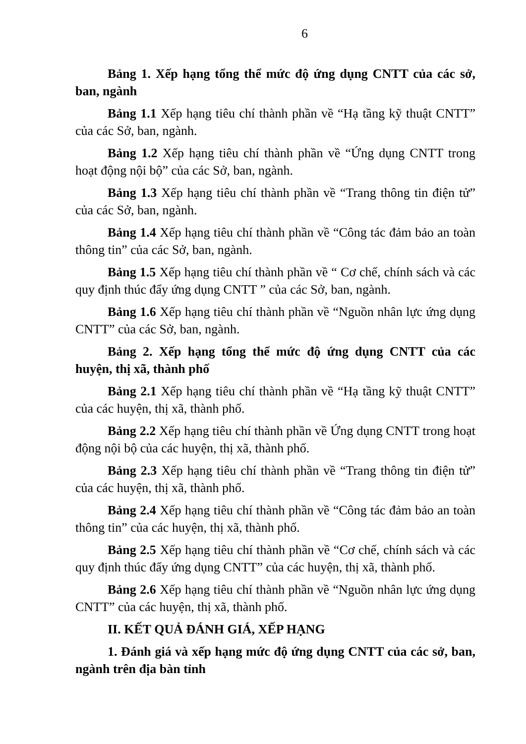6
Bảng 1. Xếp hạng tổng thể mức độ ứng dụng CNTT của các sở, ban, ngành
Bảng 1.1 Xếp hạng tiêu chí thành phần về “Hạ tầng kỹ thuật CNTT” của các Sở, ban, ngành.
Bảng 1.2 Xếp hạng tiêu chí thành phần về “Ứng dụng CNTT trong hoạt động nội bộ” của các Sở, ban, ngành.
Bảng 1.3 Xếp hạng tiêu chí thành phần về “Trang thông tin điện tử” của các Sở, ban, ngành.
Bảng 1.4 Xếp hạng tiêu chí thành phần về “Công tác đảm bảo an toàn thông tin” của các Sở, ban, ngành.
Bảng 1.5 Xếp hạng tiêu chí thành phần về “ Cơ chế, chính sách và các quy định thúc đẩy ứng dụng CNTT ” của các Sở, ban, ngành.
Bảng 1.6 Xếp hạng tiêu chí thành phần về “Nguồn nhân lực ứng dụng CNTT” của các Sở, ban, ngành.
Bảng 2. Xếp hạng tổng thể mức độ ứng dụng CNTT của các huyện, thị xã, thành phố
Bảng 2.1 Xếp hạng tiêu chí thành phần về “Hạ tầng kỹ thuật CNTT” của các huyện, thị xã, thành phố.
Bảng 2.2 Xếp hạng tiêu chí thành phần về Ứng dụng CNTT trong hoạt động nội bộ của các huyện, thị xã, thành phố.
Bảng 2.3 Xếp hạng tiêu chí thành phần về “Trang thông tin điện tử” của các huyện, thị xã, thành phố.
Bảng 2.4 Xếp hạng tiêu chí thành phần về “Công tác đảm bảo an toàn thông tin” của các huyện, thị xã, thành phố.
Bảng 2.5 Xếp hạng tiêu chí thành phần về “Cơ chế, chính sách và các quy định thúc đẩy ứng dụng CNTT” của các huyện, thị xã, thành phố.
Bảng 2.6 Xếp hạng tiêu chí thành phần về “Nguồn nhân lực ứng dụng CNTT” của các huyện, thị xã, thành phố.
II. KẾT QUẢ ĐÁNH GIÁ, XẾP HẠNG
1. Đánh giá và xếp hạng mức độ ứng dụng CNTT của các sở, ban, ngành trên địa bàn tỉnh